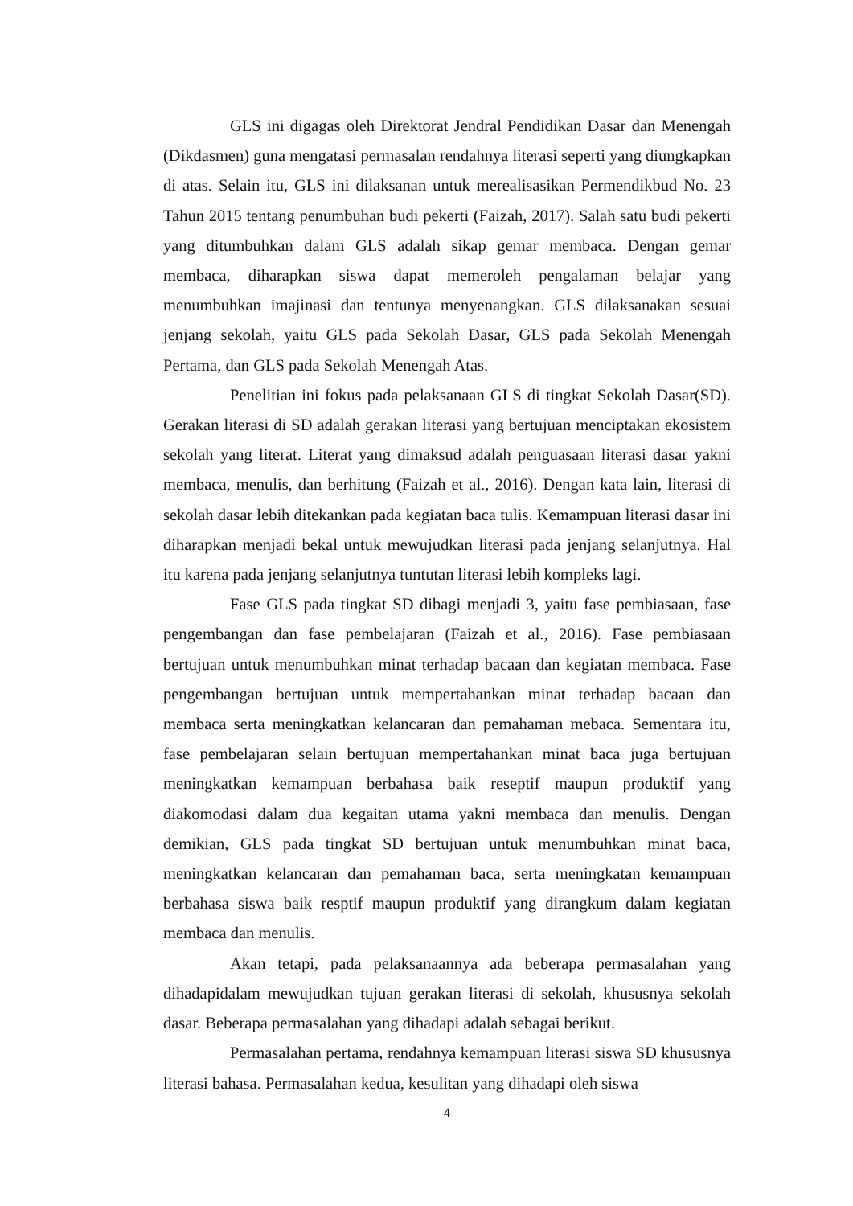GLS ini digagas oleh Direktorat Jendral Pendidikan Dasar dan Menengah (Dikdasmen) guna mengatasi permasalan rendahnya literasi seperti yang diungkapkan di atas. Selain itu, GLS ini dilaksanan untuk merealisasikan Permendikbud No. 23 Tahun 2015 tentang penumbuhan budi pekerti (Faizah, 2017). Salah satu budi pekerti yang ditumbuhkan dalam GLS adalah sikap gemar membaca. Dengan gemar membaca, diharapkan siswa dapat memeroleh pengalaman belajar yang menumbuhkan imajinasi dan tentunya menyenangkan. GLS dilaksanakan sesuai jenjang sekolah, yaitu GLS pada Sekolah Dasar, GLS pada Sekolah Menengah Pertama, dan GLS pada Sekolah Menengah Atas.
Penelitian ini fokus pada pelaksanaan GLS di tingkat Sekolah Dasar(SD). Gerakan literasi di SD adalah gerakan literasi yang bertujuan menciptakan ekosistem sekolah yang literat. Literat yang dimaksud adalah penguasaan literasi dasar yakni membaca, menulis, dan berhitung (Faizah et al., 2016). Dengan kata lain, literasi di sekolah dasar lebih ditekankan pada kegiatan baca tulis. Kemampuan literasi dasar ini diharapkan menjadi bekal untuk mewujudkan literasi pada jenjang selanjutnya. Hal itu karena pada jenjang selanjutnya tuntutan literasi lebih kompleks lagi.
Fase GLS pada tingkat SD dibagi menjadi 3, yaitu fase pembiasaan, fase pengembangan dan fase pembelajaran (Faizah et al., 2016). Fase pembiasaan bertujuan untuk menumbuhkan minat terhadap bacaan dan kegiatan membaca. Fase pengembangan bertujuan untuk mempertahankan minat terhadap bacaan dan membaca serta meningkatkan kelancaran dan pemahaman mebaca. Sementara itu, fase pembelajaran selain bertujuan mempertahankan minat baca juga bertujuan meningkatkan kemampuan berbahasa baik reseptif maupun produktif yang diakomodasi dalam dua kegaitan utama yakni membaca dan menulis. Dengan demikian, GLS pada tingkat SD bertujuan untuk menumbuhkan minat baca, meningkatkan kelancaran dan pemahaman baca, serta meningkatan kemampuan berbahasa siswa baik resptif maupun produktif yang dirangkum dalam kegiatan membaca dan menulis.
Akan tetapi, pada pelaksanaannya ada beberapa permasalahan yang dihadapidalam mewujudkan tujuan gerakan literasi di sekolah, khususnya sekolah dasar. Beberapa permasalahan yang dihadapi adalah sebagai berikut.
Permasalahan pertama, rendahnya kemampuan literasi siswa SD khususnya literasi bahasa. Permasalahan kedua, kesulitan yang dihadapi oleh siswa
4